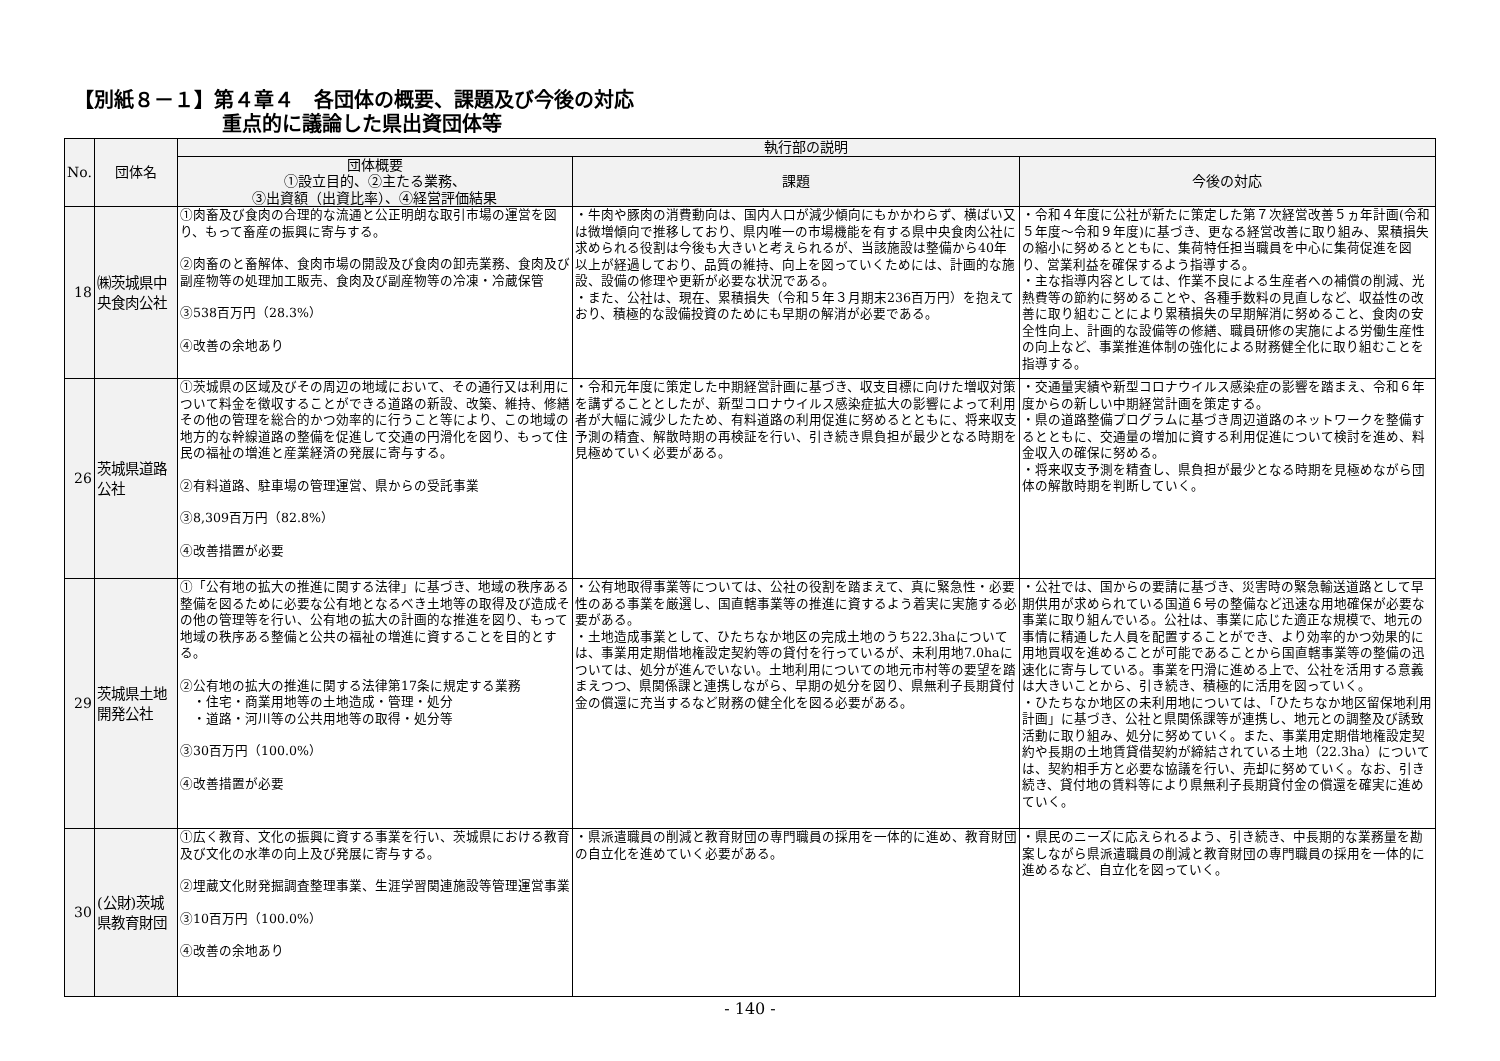【別紙８－１】第４章４　各団体の概要、課題及び今後の対応
重点的に議論した県出資団体等
| No. | 団体名 | 執行部の説明 | | |
| --- | --- | --- | --- | --- |
| | | 団体概要 ①設立目的、②主たる業務、 ③出資額（出資比率）、④経営評価結果 | 課題 | 今後の対応 |
| 18 | ㈱茨城県中央食肉公社 | ①肉畜及び食肉の合理的な流通と公正明朗な取引市場の運営を図り、もって畜産の振興に寄与する。 ②肉畜のと畜解体、食肉市場の開設及び食肉の卸売業務、食肉及び副産物等の処理加工販売、食肉及び副産物等の冷凍・冷蔵保管 ③538百万円（28.3%） ④改善の余地あり | ・牛肉や豚肉の消費動向は、国内人口が減少傾向にもかかわらず、横ばい又は微増傾向で推移しており、県内唯一の市場機能を有する県中央食肉公社に求められる役割は今後も大きいと考えられるが、当該施設は整備から40年以上が経過しており、品質の維持、向上を図っていくためには、計画的な施設、設備の修理や更新が必要な状況である。 ・また、公社は、現在、累積損失（令和５年３月期末236百万円）を抱えており、積極的な設備投資のためにも早期の解消が必要である。 | ・令和４年度に公社が新たに策定した第７次経営改善５ヵ年計画(令和５年度～令和９年度)に基づき、更なる経営改善に取り組み、累積損失の縮小に努めるとともに、集荷特任担当職員を中心に集荷促進を図り、営業利益を確保するよう指導する。 ・主な指導内容としては、作業不良による生産者への補償の削減、光熱費等の節約に努めることや、各種手数料の見直しなど、収益性の改善に取り組むことにより累積損失の早期解消に努めること、食肉の安全性向上、計画的な設備等の修繕、職員研修の実施による労働生産性の向上など、事業推進体制の強化による財務健全化に取り組むことを指導する。 |
| 26 | 茨城県道路公社 | ①茨城県の区域及びその周辺の地域において、その通行又は利用について料金を徴収することができる道路の新設、改築、維持、修繕その他の管理を総合的かつ効率的に行うこと等により、この地域の地方的な幹線道路の整備を促進して交通の円滑化を図り、もって住民の福祉の増進と産業経済の発展に寄与する。 ②有料道路、駐車場の管理運営、県からの受託事業 ③8,309百万円（82.8%） ④改善措置が必要 | ・令和元年度に策定した中期経営計画に基づき、収支目標に向けた増収対策を講ずることとしたが、新型コロナウイルス感染症拡大の影響によって利用者が大幅に減少したため、有料道路の利用促進に努めるとともに、将来収支予測の精査、解散時期の再検証を行い、引き続き県負担が最少となる時期を見極めていく必要がある。 | ・交通量実績や新型コロナウイルス感染症の影響を踏まえ、令和６年度からの新しい中期経営計画を策定する。 ・県の道路整備プログラムに基づき周辺道路のネットワークを整備するとともに、交通量の増加に資する利用促進について検討を進め、料金収入の確保に努める。 ・将来収支予測を精査し、県負担が最少となる時期を見極めながら団体の解散時期を判断していく。 |
| 29 | 茨城県土地開発公社 | ①「公有地の拡大の推進に関する法律」に基づき、地域の秩序ある整備を図るために必要な公有地となるべき土地等の取得及び造成その他の管理等を行い、公有地の拡大の計画的な推進を図り、もって地域の秩序ある整備と公共の福祉の増進に資することを目的とする。 ②公有地の拡大の推進に関する法律第17条に規定する業務 ・住宅・商業用地等の土地造成・管理・処分 ・道路・河川等の公共用地等の取得・処分等 ③30百万円（100.0%） ④改善措置が必要 | ・公有地取得事業等については、公社の役割を踏まえて、真に緊急性・必要性のある事業を厳選し、国直轄事業等の推進に資するよう着実に実施する必要がある。 ・土地造成事業として、ひたちなか地区の完成土地のうち22.3haについては、事業用定期借地権設定契約等の貸付を行っているが、未利用地7.0haについては、処分が進んでいない。土地利用についての地元市村等の要望を踏まえつつ、県関係課と連携しながら、早期の処分を図り、県無利子長期貸付金の償還に充当するなど財務の健全化を図る必要がある。 | ・公社では、国からの要請に基づき、災害時の緊急輸送道路として早期供用が求められている国道６号の整備など迅速な用地確保が必要な事業に取り組んでいる。公社は、事業に応じた適正な規模で、地元の事情に精通した人員を配置することができ、より効率的かつ効果的に用地買収を進めることが可能であることから国直轄事業等の整備の迅速化に寄与している。事業を円滑に進める上で、公社を活用する意義は大きいことから、引き続き、積極的に活用を図っていく。 ・ひたちなか地区の未利用地については、「ひたちなか地区留保地利用計画」に基づき、公社と県関係課等が連携し、地元との調整及び誘致活動に取り組み、処分に努めていく。また、事業用定期借地権設定契約や長期の土地賃貸借契約が締結されている土地（22.3ha）については、契約相手方と必要な協議を行い、売却に努めていく。なお、引き続き、貸付地の賃料等により県無利子長期貸付金の償還を確実に進めていく。 |
| 30 | (公財)茨城県教育財団 | ①広く教育、文化の振興に資する事業を行い、茨城県における教育及び文化の水準の向上及び発展に寄与する。 ②埋蔵文化財発掘調査整理事業、生涯学習関連施設等管理運営事業 ③10百万円（100.0%） ④改善の余地あり | ・県派遣職員の削減と教育財団の専門職員の採用を一体的に進め、教育財団の自立化を進めていく必要がある。 | ・県民のニーズに応えられるよう、引き続き、中長期的な業務量を勘案しながら県派遣職員の削減と教育財団の専門職員の採用を一体的に進めるなど、自立化を図っていく。 |
- 140 -